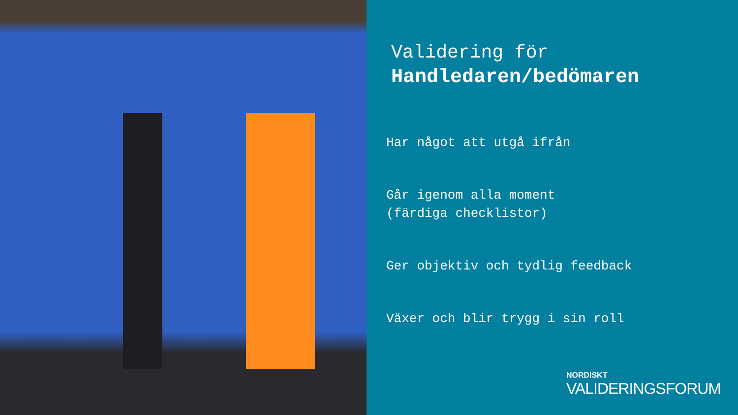Validering för
Handledaren/bedömaren
Har något att utgå ifrån
Går igenom alla moment
(färdiga checklistor)
Ger objektiv och tydlig feedback
Växer och blir trygg i sin roll
NORDISKT
VALIDERINGSFORUM